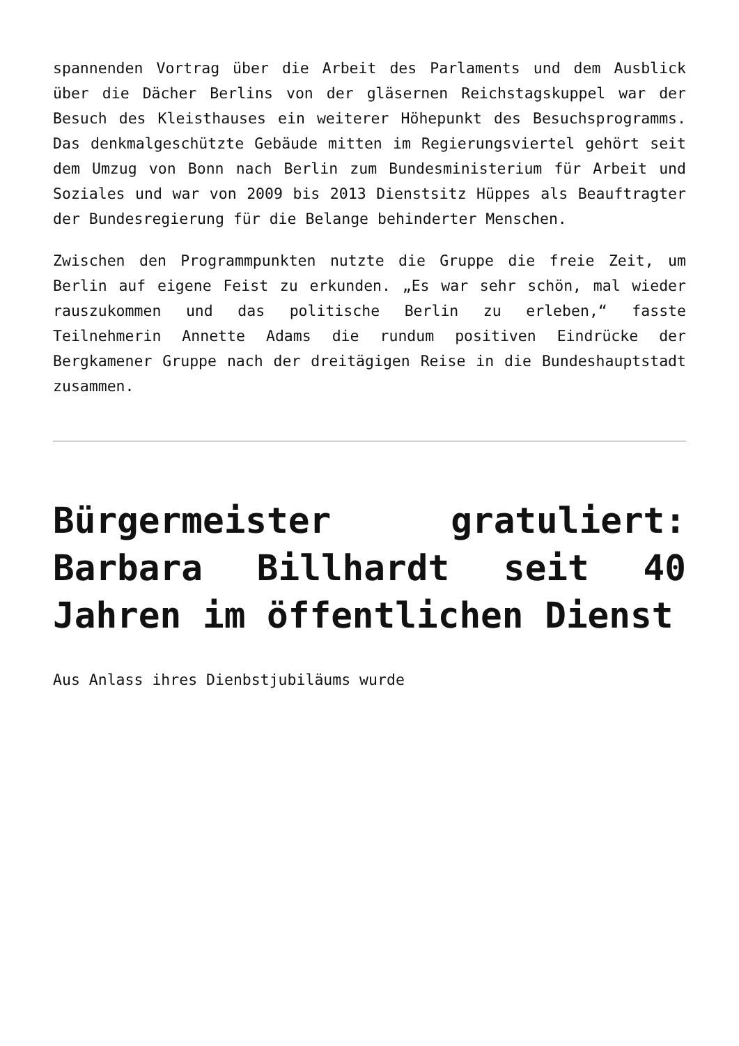spannenden Vortrag über die Arbeit des Parlaments und dem Ausblick über die Dächer Berlins von der gläsernen Reichstagskuppel war der Besuch des Kleisthauses ein weiterer Höhepunkt des Besuchsprogramms. Das denkmalgeschützte Gebäude mitten im Regierungsviertel gehört seit dem Umzug von Bonn nach Berlin zum Bundesministerium für Arbeit und Soziales und war von 2009 bis 2013 Dienstsitz Hüppes als Beauftragter der Bundesregierung für die Belange behinderter Menschen.
Zwischen den Programmpunkten nutzte die Gruppe die freie Zeit, um Berlin auf eigene Feist zu erkunden. „Es war sehr schön, mal wieder rauszukommen und das politische Berlin zu erleben,“ fasste Teilnehmerin Annette Adams die rundum positiven Eindrücke der Bergkamener Gruppe nach der dreitägigen Reise in die Bundeshauptstadt zusammen.
Bürgermeister gratuliert: Barbara Billhardt seit 40 Jahren im öffentlichen Dienst
Aus Anlass ihres Dienbstjubiläums wurde